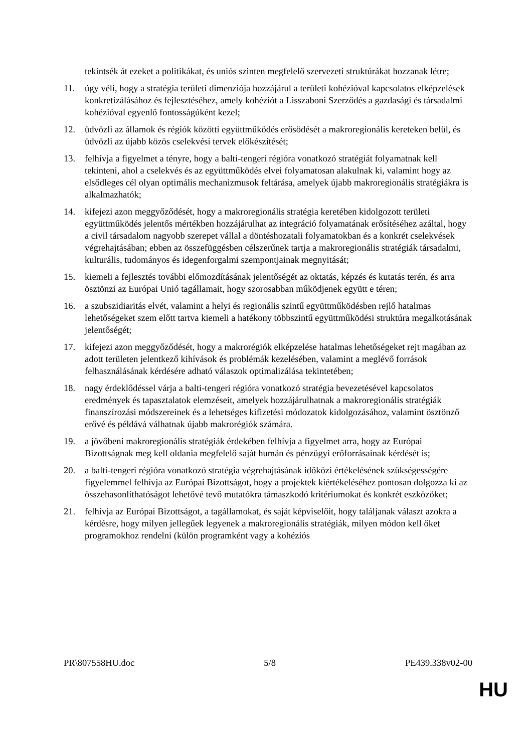tekintsék át ezeket a politikákat, és uniós szinten megfelelő szervezeti struktúrákat hozzanak létre;
11. úgy véli, hogy a stratégia területi dimenziója hozzájárul a területi kohézióval kapcsolatos elképzelések konkretizálásához és fejlesztéséhez, amely kohéziót a Lisszaboni Szerződés a gazdasági és társadalmi kohézióval egyenlő fontosságúként kezel;
12. üdvözli az államok és régiók közötti együttműködés erősödését a makroregionális kereteken belül, és üdvözli az újabb közös cselekvési tervek előkészítését;
13. felhívja a figyelmet a tényre, hogy a balti-tengeri régióra vonatkozó stratégiát folyamatnak kell tekinteni, ahol a cselekvés és az együttműködés elvei folyamatosan alakulnak ki, valamint hogy az elsődleges cél olyan optimális mechanizmusok feltárása, amelyek újabb makroregionális stratégiákra is alkalmazhatók;
14. kifejezi azon meggyőződését, hogy a makroregionális stratégia keretében kidolgozott területi együttműködés jelentős mértékben hozzájárulhat az integráció folyamatának erősítéséhez azáltal, hogy a civil társadalom nagyobb szerepet vállal a döntéshozatali folyamatokban és a konkrét cselekvések végrehajtásában; ebben az összefüggésben célszerűnek tartja a makroregionális stratégiák társadalmi, kulturális, tudományos és idegenforgalmi szempontjainak megnyitását;
15. kiemeli a fejlesztés további előmozdításának jelentőségét az oktatás, képzés és kutatás terén, és arra ösztönzi az Európai Unió tagállamait, hogy szorosabban működjenek együtt e téren;
16. a szubszidiaritás elvét, valamint a helyi és regionális szintű együttműködésben rejlő hatalmas lehetőségeket szem előtt tartva kiemeli a hatékony többszintű együttműködési struktúra megalkotásának jelentőségét;
17. kifejezi azon meggyőződését, hogy a makrorégiók elképzelése hatalmas lehetőségeket rejt magában az adott területen jelentkező kihívások és problémák kezelésében, valamint a meglévő források felhasználásának kérdésére adható válaszok optimalizálása tekintetében;
18. nagy érdeklődéssel várja a balti-tengeri régióra vonatkozó stratégia bevezetésével kapcsolatos eredmények és tapasztalatok elemzéseit, amelyek hozzájárulhatnak a makroregionális stratégiák finanszírozási módszereinek és a lehetséges kifizetési módozatok kidolgozásához, valamint ösztönző erővé és példává válhatnak újabb makrorégiók számára.
19. a jövőbeni makroregionális stratégiák érdekében felhívja a figyelmet arra, hogy az Európai Bizottságnak meg kell oldania megfelelő saját humán és pénzügyi erőforrásainak kérdését is;
20. a balti-tengeri régióra vonatkozó stratégia végrehajtásának időközi értékelésének szükségességére figyelemmel felhívja az Európai Bizottságot, hogy a projektek kiértékeléséhez pontosan dolgozza ki az összehasonlíthatóságot lehetővé tevő mutatókra támaszkodó kritériumokat és konkrét eszközöket;
21. felhívja az Európai Bizottságot, a tagállamokat, és saját képviselőit, hogy találjanak választ azokra a kérdésre, hogy milyen jellegűek legyenek a makroregionális stratégiák, milyen módon kell őket programokhoz rendelni (külön programként vagy a kohéziós
PR\807558HU.doc 5/8 PE439.338v02-00
HU